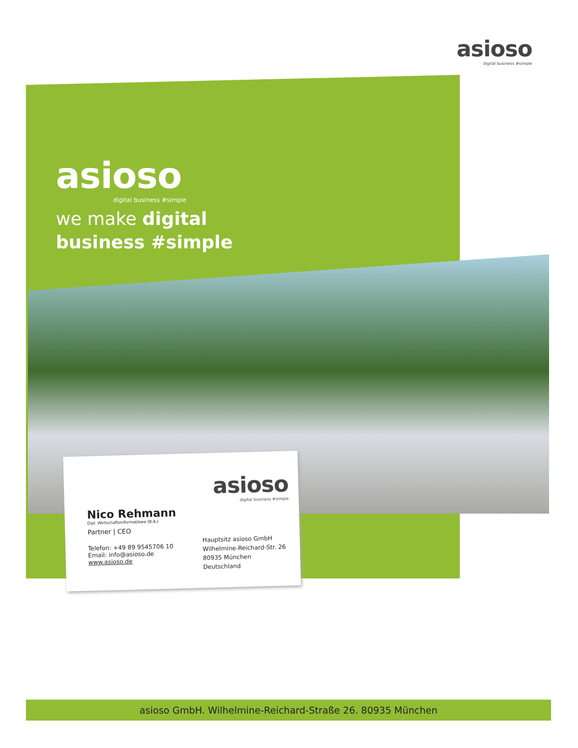asioso
digital business #simple
asioso
digital business #simple
we make digital
business #simple
asioso
digital business #simple
Nico Rehmann
Dipl. Wirtschaftsinformatikwe (B.A.)
Partner | CEO
Telefon: +49 89 9545706 10
Email: info@asioso.de
www.asioso.de
Hauptsitz asioso GmbH
Wilhelmine-Reichard-Str. 26
80935 München
Deutschland
asioso GmbH. Wilhelmine-Reichard-Straße 26. 80935 München